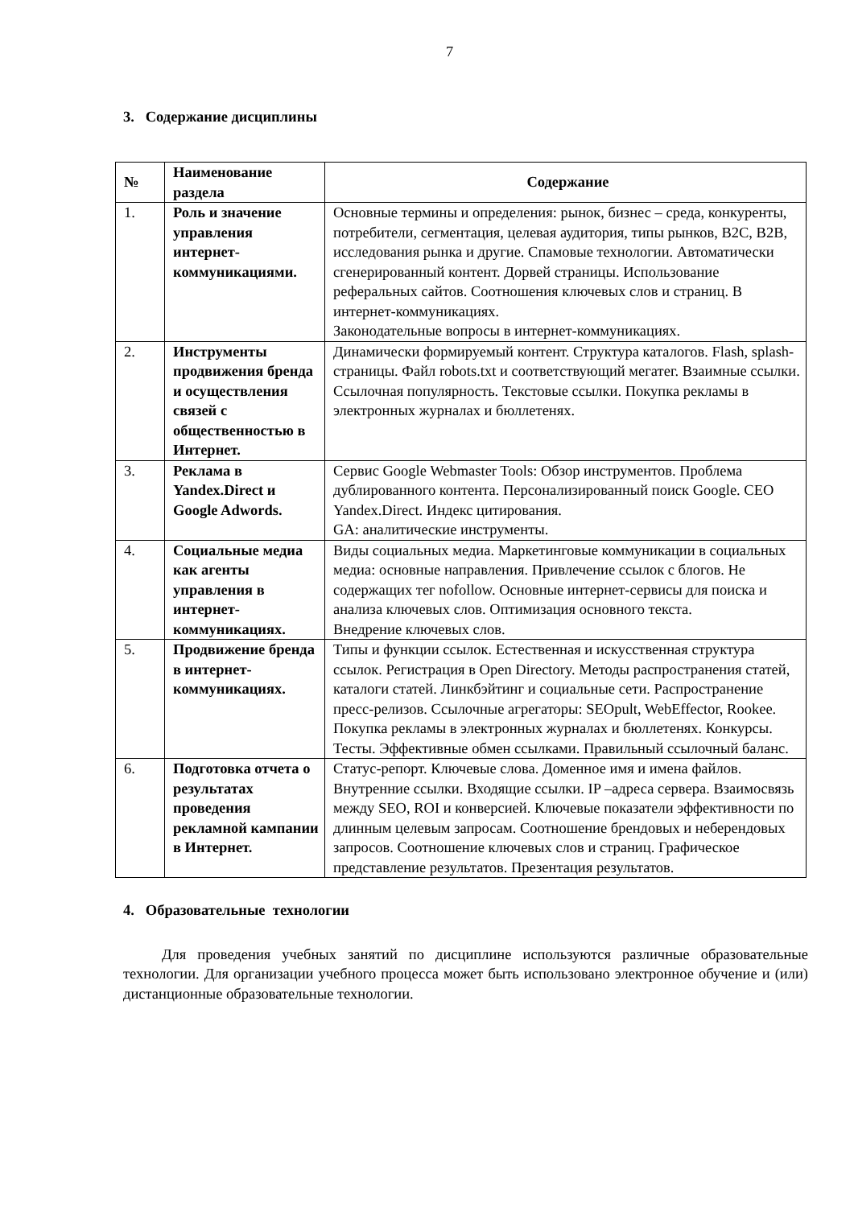7
3. Содержание дисциплины
| № | Наименование раздела | Содержание |
| --- | --- | --- |
| 1. | Роль и значение управления интернет-коммуникациями. | Основные термины и определения: рынок, бизнес – среда, конкуренты, потребители, сегментация, целевая аудитория, типы рынков, B2C, B2B, исследования рынка и другие. Спамовые технологии. Автоматически сгенерированный контент. Дорвей страницы. Использование реферальных сайтов. Соотношения ключевых слов и страниц. В интернет-коммуникациях. Законодательные вопросы в интернет-коммуникациях. |
| 2. | Инструменты продвижения бренда и осуществления связей с общественностью в Интернет. | Динамически формируемый контент. Структура каталогов. Flash, splash-страницы. Файл robots.txt и соответствующий мегатег. Взаимные ссылки. Ссылочная популярность. Текстовые ссылки. Покупка рекламы в электронных журналах и бюллетенях. |
| 3. | Реклама в Yandex.Direct и Google Adwords. | Сервис Google Webmaster Tools: Обзор инструментов. Проблема дублированного контента. Персонализированный поиск Google. CEO Yandex.Direct. Индекс цитирования. GA: аналитические инструменты. |
| 4. | Социальные медиа как агенты управления в интернет-коммуникациях. | Виды социальных медиа. Маркетинговые коммуникации в социальных медиа: основные направления. Привлечение ссылок с блогов. Не содержащих тег nofollow. Основные интернет-сервисы для поиска и анализа ключевых слов. Оптимизация основного текста. Внедрение ключевых слов. |
| 5. | Продвижение бренда в интернет-коммуникациях. | Типы и функции ссылок. Естественная и искусственная структура ссылок. Регистрация в Open Directory. Методы распространения статей, каталоги статей. Линкбэйтинг и социальные сети. Распространение пресс-релизов. Ссылочные агрегаторы: SEOpult, WebEffector, Rookee. Покупка рекламы в электронных журналах и бюллетенях. Конкурсы. Тесты. Эффективные обмен ссылками. Правильный ссылочный баланс. |
| 6. | Подготовка отчета о результатах проведения рекламной кампании в Интернет. | Статус-репорт. Ключевые слова. Доменное имя и имена файлов. Внутренние ссылки. Входящие ссылки. IP –адреса сервера. Взаимосвязь между SEO, ROI и конверсией. Ключевые показатели эффективности по длинным целевым запросам. Соотношение брендовых и неберендовых запросов. Соотношение ключевых слов и страниц. Графическое представление результатов. Презентация результатов. |
4. Образовательные технологии
Для проведения учебных занятий по дисциплине используются различные образовательные технологии. Для организации учебного процесса может быть использовано электронное обучение и (или) дистанционные образовательные технологии.